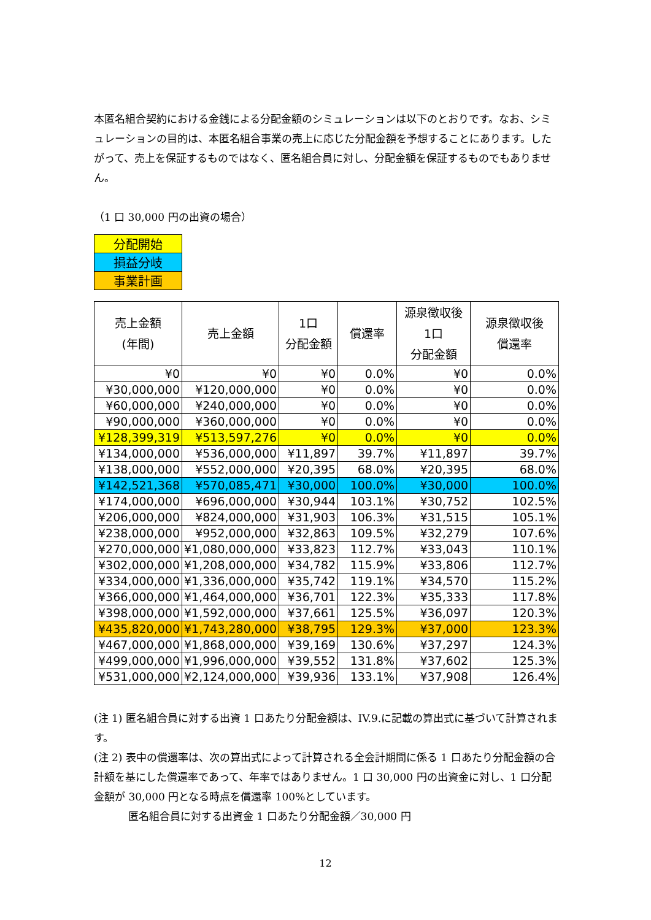本匿名組合契約における金銭による分配金額のシミュレーションは以下のとおりです。なお、シミュレーションの目的は、本匿名組合事業の売上に応じた分配金額を予想することにあります。したがって、売上を保証するものではなく、匿名組合員に対し、分配金額を保証するものでもありません。
（1 口 30,000 円の出資の場合）
| 分配開始 |
| 損益分岐 |
| 事業計画 |
| 売上金額 (年間) | 売上金額 | 1口 分配金額 | 償還率 | 源泉徴収後 1口 分配金額 | 源泉徴収後 償還率 |
| --- | --- | --- | --- | --- | --- |
| ¥0 | ¥0 | ¥0 | 0.0% | ¥0 | 0.0% |
| ¥30,000,000 | ¥120,000,000 | ¥0 | 0.0% | ¥0 | 0.0% |
| ¥60,000,000 | ¥240,000,000 | ¥0 | 0.0% | ¥0 | 0.0% |
| ¥90,000,000 | ¥360,000,000 | ¥0 | 0.0% | ¥0 | 0.0% |
| ¥128,399,319 | ¥513,597,276 | ¥0 | 0.0% | ¥0 | 0.0% |
| ¥134,000,000 | ¥536,000,000 | ¥11,897 | 39.7% | ¥11,897 | 39.7% |
| ¥138,000,000 | ¥552,000,000 | ¥20,395 | 68.0% | ¥20,395 | 68.0% |
| ¥142,521,368 | ¥570,085,471 | ¥30,000 | 100.0% | ¥30,000 | 100.0% |
| ¥174,000,000 | ¥696,000,000 | ¥30,944 | 103.1% | ¥30,752 | 102.5% |
| ¥206,000,000 | ¥824,000,000 | ¥31,903 | 106.3% | ¥31,515 | 105.1% |
| ¥238,000,000 | ¥952,000,000 | ¥32,863 | 109.5% | ¥32,279 | 107.6% |
| ¥270,000,000 | ¥1,080,000,000 | ¥33,823 | 112.7% | ¥33,043 | 110.1% |
| ¥302,000,000 | ¥1,208,000,000 | ¥34,782 | 115.9% | ¥33,806 | 112.7% |
| ¥334,000,000 | ¥1,336,000,000 | ¥35,742 | 119.1% | ¥34,570 | 115.2% |
| ¥366,000,000 | ¥1,464,000,000 | ¥36,701 | 122.3% | ¥35,333 | 117.8% |
| ¥398,000,000 | ¥1,592,000,000 | ¥37,661 | 125.5% | ¥36,097 | 120.3% |
| ¥435,820,000 | ¥1,743,280,000 | ¥38,795 | 129.3% | ¥37,000 | 123.3% |
| ¥467,000,000 | ¥1,868,000,000 | ¥39,169 | 130.6% | ¥37,297 | 124.3% |
| ¥499,000,000 | ¥1,996,000,000 | ¥39,552 | 131.8% | ¥37,602 | 125.3% |
| ¥531,000,000 | ¥2,124,000,000 | ¥39,936 | 133.1% | ¥37,908 | 126.4% |
(注 1) 匿名組合員に対する出資 1 口あたり分配金額は、IV.9.に記載の算出式に基づいて計算されます。
(注 2) 表中の償還率は、次の算出式によって計算される全会計期間に係る 1 口あたり分配金額の合計額を基にした償還率であって、年率ではありません。1 口 30,000 円の出資金に対し、1 口分配金額が 30,000 円となる時点を償還率 100%としています。
匿名組合員に対する出資金 1 口あたり分配金額／30,000 円
12